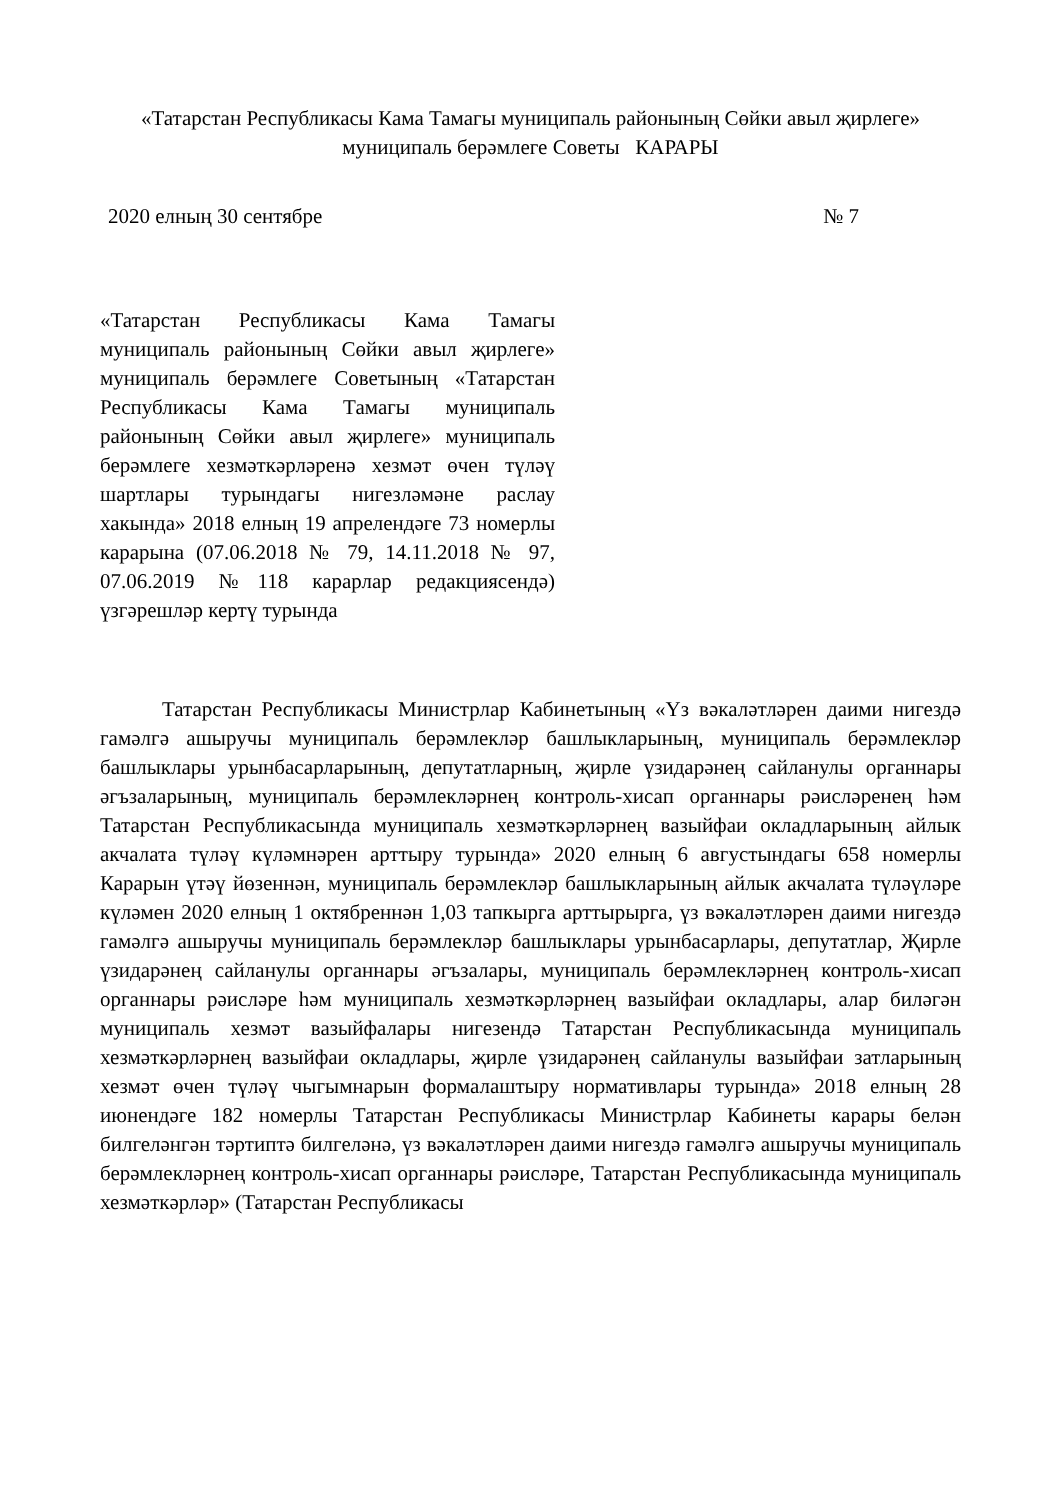«Татарстан Республикасы Кама Тамагы муниципаль районының Сөйки авыл җирлеге» муниципаль берәмлеге Советы КАРАРЫ
2020 елның 30 сентябре № 7
«Татарстан Республикасы Кама Тамагы муниципаль районының Сөйки авыл җирлеге» муниципаль берәмлеге Советының «Татарстан Республикасы Кама Тамагы муниципаль районының Сөйки авыл җирлеге» муниципаль берәмлеге хезмәткәрләренә хезмәт өчен түләү шартлары турындагы нигезләмәне раслау хакында» 2018 елның 19 апрелендәге 73 номерлы карарына (07.06.2018 № 79, 14.11.2018 № 97, 07.06.2019 №118 карарлар редакциясендә) үзгәрешләр кертү турында
Татарстан Республикасы Министрлар Кабинетының «Үз вәкаләтләрен даими нигездә гамәлгә ашыручы муниципаль берәмлекләр башлыкларының, муниципаль берәмлекләр башлыклары урынбасарларының, депутатларның, җирле үзидарәнең сайланулы органнары әгъзаларының, муниципаль берәмлекләрнең контроль-хисап органнары рәисләренең һәм Татарстан Республикасында муниципаль хезмәткәрләрнең вазыйфаи окладларының айлык акчалата түләү күләмнәрен арттыру турында» 2020 елның 6 августындагы 658 номерлы Карарын үтәү йөзеннән, муниципаль берәмлекләр башлыкларының айлык акчалата түләүләре күләмен 2020 елның 1 октябреннән 1,03 тапкырга арттырырга, үз вәкаләтләрен даими нигездә гамәлгә ашыручы муниципаль берәмлекләр башлыклары урынбасарлары, депутатлар, Җирле үзидарәнең сайланулы органнары әгъзалары, муниципаль берәмлекләрнең контроль-хисап органнары рәисләре һәм муниципаль хезмәткәрләрнең вазыйфаи окладлары, алар биләгән муниципаль хезмәт вазыйфалары нигезендә Татарстан Республикасында муниципаль хезмәткәрләрнең вазыйфаи окладлары, җирле үзидарәнең сайланулы вазыйфаи затларының хезмәт өчен түләү чыгымнарын формалаштыру нормативлары турында» 2018 елның 28 июнендәге 182 номерлы Татарстан Республикасы Министрлар Кабинеты карары белән билгеләнгән тәртиптә билгеләнә, үз вәкаләтләрен даими нигездә гамәлгә ашыручы муниципаль берәмлекләрнең контроль-хисап органнары рәисләре, Татарстан Республикасында муниципаль хезмәткәрләр» (Татарстан Республикасы